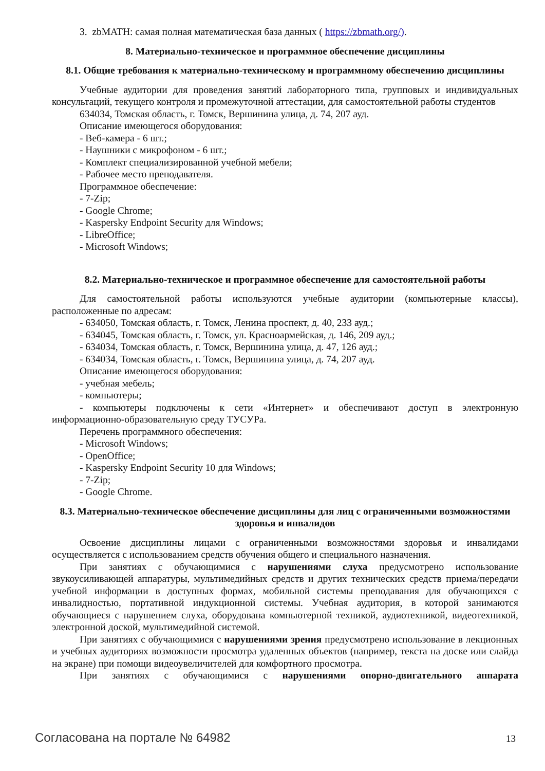3. zbMATH: самая полная математическая база данных ( https://zbmath.org/).
8. Материально-техническое и программное обеспечение дисциплины
8.1. Общие требования к материально-техническому и программному обеспечению дисциплины
Учебные аудитории для проведения занятий лабораторного типа, групповых и индивидуальных консультаций, текущего контроля и промежуточной аттестации, для самостоятельной работы студентов
634034, Томская область, г. Томск, Вершинина улица, д. 74, 207 ауд.
Описание имеющегося оборудования:
- Веб-камера - 6 шт.;
- Наушники с микрофоном - 6 шт.;
- Комплект специализированной учебной мебели;
- Рабочее место преподавателя.
Программное обеспечение:
- 7-Zip;
- Google Chrome;
- Kaspersky Endpoint Security для Windows;
- LibreOffice;
- Microsoft Windows;
8.2. Материально-техническое и программное обеспечение для самостоятельной работы
Для самостоятельной работы используются учебные аудитории (компьютерные классы), расположенные по адресам:
- 634050, Томская область, г. Томск, Ленина проспект, д. 40, 233 ауд.;
- 634045, Томская область, г. Томск, ул. Красноармейская, д. 146, 209 ауд.;
- 634034, Томская область, г. Томск, Вершинина улица, д. 47, 126 ауд.;
- 634034, Томская область, г. Томск, Вершинина улица, д. 74, 207 ауд.
Описание имеющегося оборудования:
- учебная мебель;
- компьютеры;
- компьютеры подключены к сети «Интернет» и обеспечивают доступ в электронную информационно-образовательную среду ТУСУРа.
Перечень программного обеспечения:
- Microsoft Windows;
- OpenOffice;
- Kaspersky Endpoint Security 10 для Windows;
- 7-Zip;
- Google Chrome.
8.3. Материально-техническое обеспечение дисциплины для лиц с ограниченными возможностями здоровья и инвалидов
Освоение дисциплины лицами с ограниченными возможностями здоровья и инвалидами осуществляется с использованием средств обучения общего и специального назначения.
При занятиях с обучающимися с нарушениями слуха предусмотрено использование звукоусиливающей аппаратуры, мультимедийных средств и других технических средств приема/передачи учебной информации в доступных формах, мобильной системы преподавания для обучающихся с инвалидностью, портативной индукционной системы. Учебная аудитория, в которой занимаются обучающиеся с нарушением слуха, оборудована компьютерной техникой, аудиотехникой, видеотехникой, электронной доской, мультимедийной системой.
При занятиях с обучающимися с нарушениями зрения предусмотрено использование в лекционных и учебных аудиториях возможности просмотра удаленных объектов (например, текста на доске или слайда на экране) при помощи видеоувеличителей для комфортного просмотра.
При занятиях с обучающимися с нарушениями опорно-двигательного аппарата
Согласована на портале № 64982 13